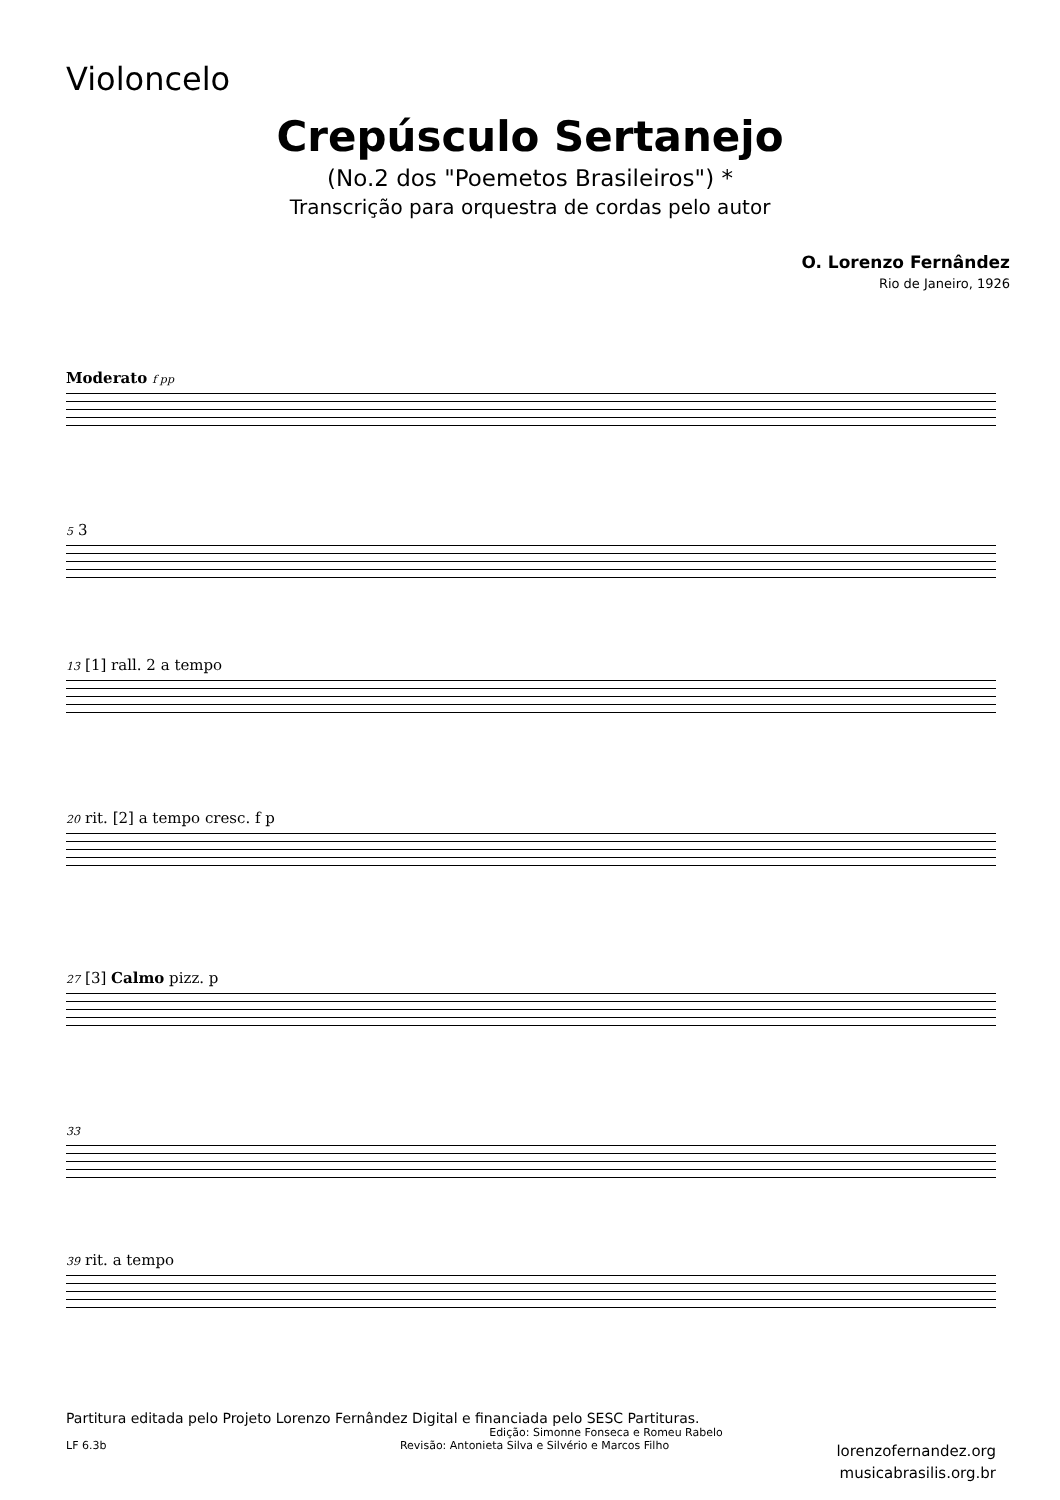Violoncelo
Crepúsculo Sertanejo
(No.2 dos "Poemetos Brasileiros") *
Transcrição para orquestra de cordas pelo autor
O. Lorenzo Fernândez
Rio de Janeiro, 1926
Moderato f pp
5 3
13 [1] rall. 2 a tempo
20 rit. [2] a tempo cresc. f p
27 [3] Calmo pizz. p
33
39 rit. a tempo
Partitura editada pelo Projeto Lorenzo Fernândez Digital e financiada pelo SESC Partituras.
Edição: Simonne Fonseca e Romeu Rabelo
LF 6.3b Revisão: Antonieta Silva e Silvério e Marcos Filho
lorenzofernandez.org
musicabrasilis.org.br